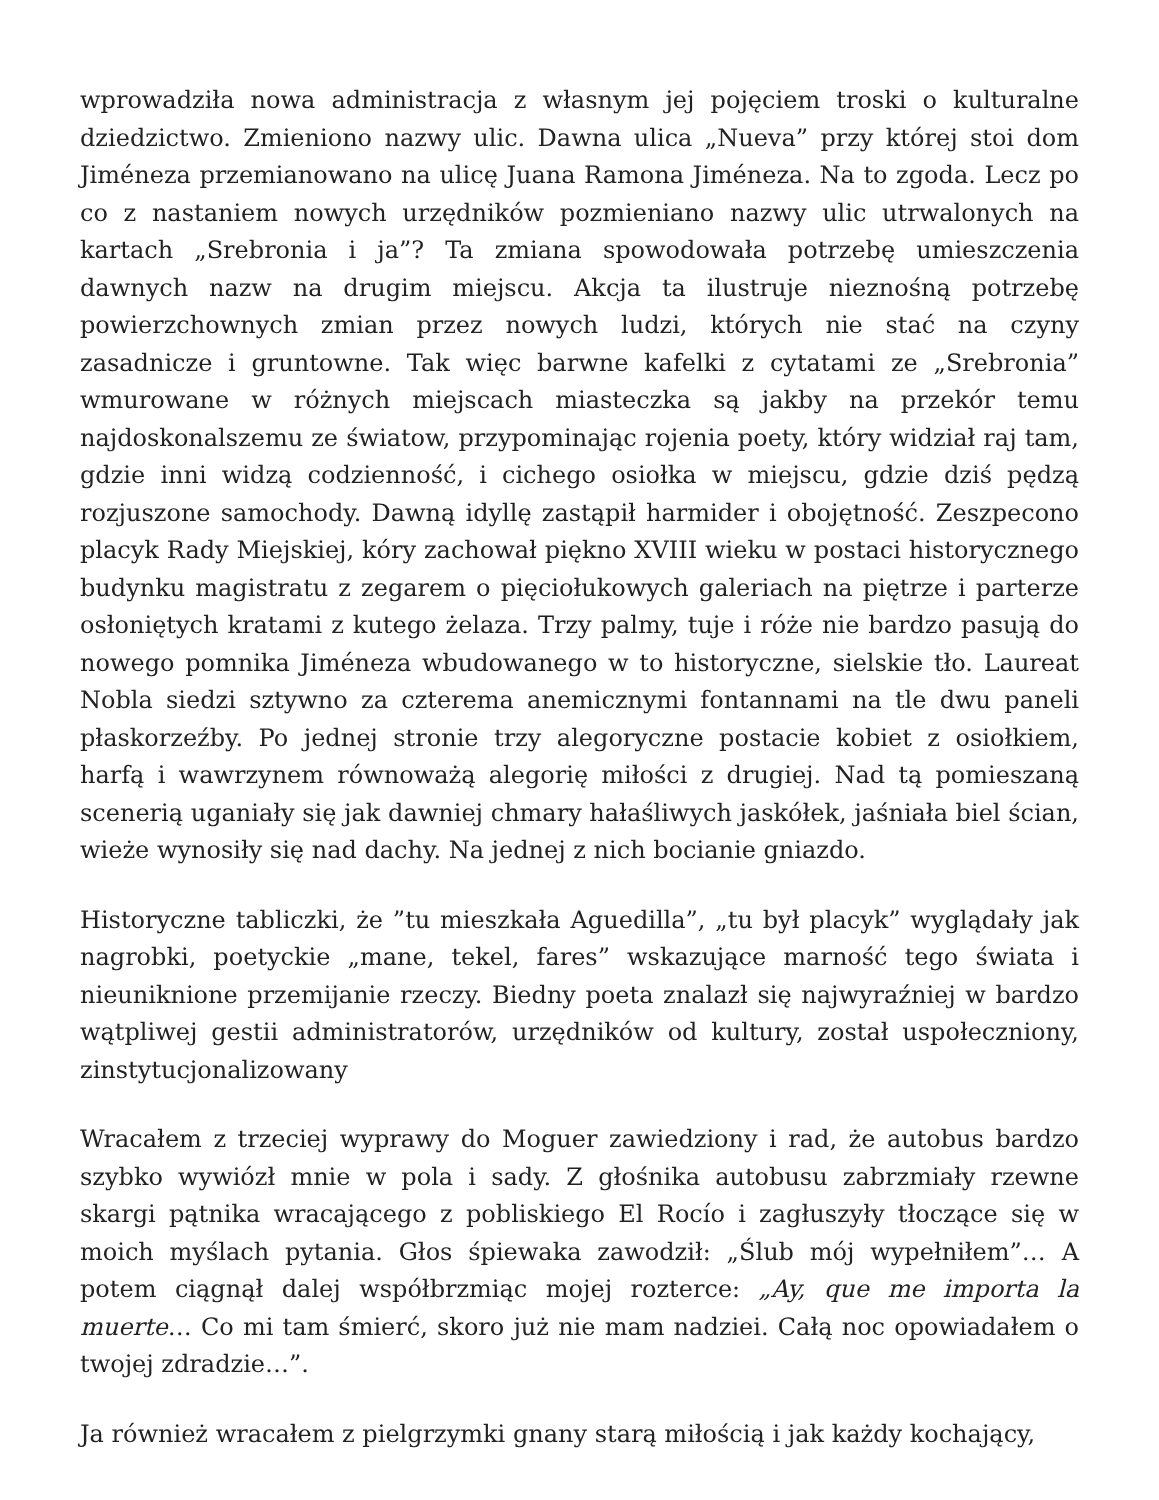wprowadziła nowa administracja z własnym jej pojęciem troski o kulturalne dziedzictwo. Zmieniono nazwy ulic. Dawna ulica „Nueva” przy której stoi dom Jiméneza przemianowano na ulicę Juana Ramona Jiméneza. Na to zgoda. Lecz po co z nastaniem nowych urzędników pozmieniano nazwy ulic utrwalonych na kartach „Srebronia i ja”? Ta zmiana spowodowała potrzebę umieszczenia dawnych nazw na drugim miejscu. Akcja ta ilustruje nieznośną potrzebę powierzchownych zmian przez nowych ludzi, których nie stać na czyny zasadnicze i gruntowne. Tak więc barwne kafelki z cytatami ze „Srebronia” wmurowane w różnych miejscach miasteczka są jakby na przekór temu najdoskonalszemu ze światow, przypominając rojenia poety, który widział raj tam, gdzie inni widzą codzienność, i cichego osiołka w miejscu, gdzie dziś pędzą rozjuszone samochody. Dawną idyllę zastąpił harmider i obojętność. Zeszpecono placyk Rady Miejskiej, kóry zachował piękno XVIII wieku w postaci historycznego budynku magistratu z zegarem o pięciołukowych galeriach na piętrze i parterze osłoniętych kratami z kutego żelaza. Trzy palmy, tuje i róże nie bardzo pasują do nowego pomnika Jiméneza wbudowanego w to historyczne, sielskie tło. Laureat Nobla siedzi sztywno za czterema anemicznymi fontannami na tle dwu paneli płaskorzeźby. Po jednej stronie trzy alegoryczne postacie kobiet z osiołkiem, harfą i wawrzynem równoważą alegorię miłości z drugiej. Nad tą pomieszaną scenerią uganiały się jak dawniej chmary hałaśliwych jaskółek, jaśniała biel ścian, wieże wynosiły się nad dachy. Na jednej z nich bocianie gniazdo.
Historyczne tabliczki, że ”tu mieszkała Aguedilla”, „tu był placyk” wyglądały jak nagrobki, poetyckie „mane, tekel, fares” wskazujące marność tego świata i nieuniknione przemijanie rzeczy. Biedny poeta znalazł się najwyraźniej w bardzo wątpliwej gestii administratorów, urzędników od kultury, został uspołeczniony, zinstytucjonalizowany
Wracałem z trzeciej wyprawy do Moguer zawiedziony i rad, że autobus bardzo szybko wywiózł mnie w pola i sady. Z głośnika autobusu zabrzmiały rzewne skargi pątnika wracającego z pobliskiego El Rocío i zagłuszyły tłoczące się w moich myślach pytania. Głos śpiewaka zawodził: „Ślub mój wypełniłem”… A potem ciągnął dalej współbrzmiąc mojej rozterce: „Ay, que me importa la muerte… Co mi tam śmierć, skoro już nie mam nadziei. Całą noc opowiadałem o twojej zdradzie…”.
Ja również wracałem z pielgrzymki gnany starą miłością i jak każdy kochający,